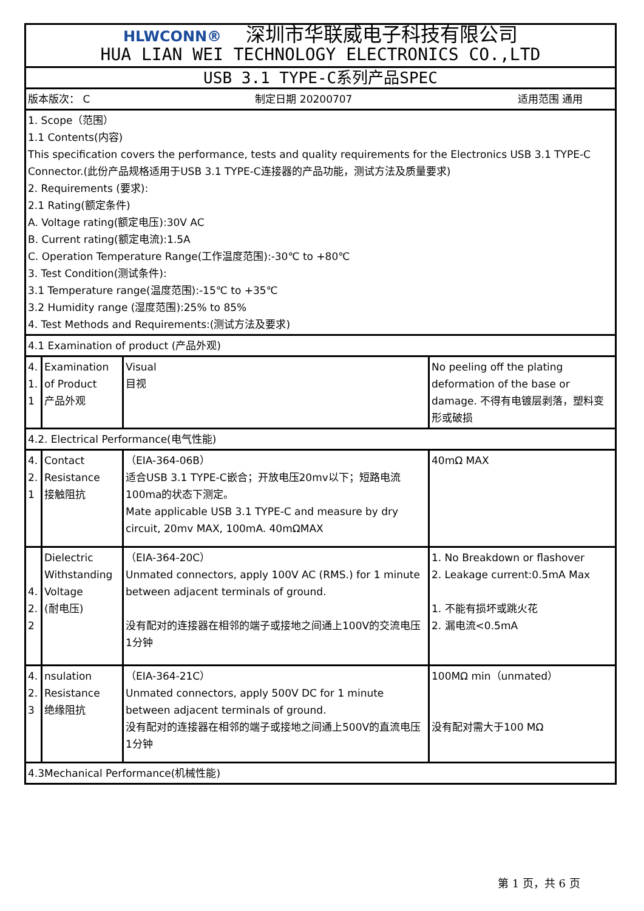| HLWCONN® 深圳市华联威电子科技有限公司 HUA LIAN WEI TECHNOLOGY ELECTRONICS CO.,LTD | | | |
| USB 3.1 TYPE-C系列产品SPEC | | | |
| 版本版次： C 制定日期 20200707 适用范围 通用 | | | |
| 1. Scope（范围） 1.1 Contents(内容) This specification covers the performance, tests and quality requirements for the Electronics USB 3.1 TYPE-C Connector.(此份产品规格适用于USB 3.1 TYPE-C连接器的产品功能，测试方法及质量要求) 2. Requirements (要求): 2.1 Rating(额定条件) A. Voltage rating(额定电压):30V AC B. Current rating(额定电流):1.5A C. Operation Temperature Range(工作温度范围):-30℃ to +80℃ 3. Test Condition(测试条件): 3.1 Temperature range(温度范围):-15℃ to +35℃ 3.2 Humidity range (湿度范围):25% to 85% 4. Test Methods and Requirements:(测试方法及要求) | | | |
| 4.1 Examination of product (产品外观) | | | |
| 4. 1. 1 | Examination of Product 产品外观 | Visual 目视 | No peeling off the plating deformation of the base or damage. 不得有电镀层剥落，塑料变形或破损 |
| 4.2. Electrical Performance(电气性能) | | | |
| 4. 2. 1 | Contact Resistance 接触阻抗 | （EIA-364-06B） 适合USB 3.1 TYPE-C嵌合；开放电压20mv以下；短路电流100ma的状态下测定。 Mate applicable USB 3.1 TYPE-C and measure by dry circuit, 20mv MAX, 100mA. 40mΩMAX | 40mΩ MAX |
| 4. 2. 2 | Dielectric Withstanding Voltage (耐电压) | （EIA-364-20C） Unmated connectors, apply 100V AC (RMS.) for 1 minute between adjacent terminals of ground. 没有配对的连接器在相邻的端子或接地之间通上100V的交流电压1分钟 | 1. No Breakdown or flashover 2. Leakage current:0.5mA Max 1. 不能有损坏或跳火花 2. 漏电流<0.5mA |
| 4. 2. 3 | nsulation Resistance 绝缘阻抗 | （EIA-364-21C） Unmated connectors, apply 500V DC for 1 minute between adjacent terminals of ground. 没有配对的连接器在相邻的端子或接地之间通上500V的直流电压1分钟 | 100MΩ min（unmated） 没有配对需大于100 MΩ |
| 4.3Mechanical Performance(机械性能) | | | |
第 1 页，共 6 页